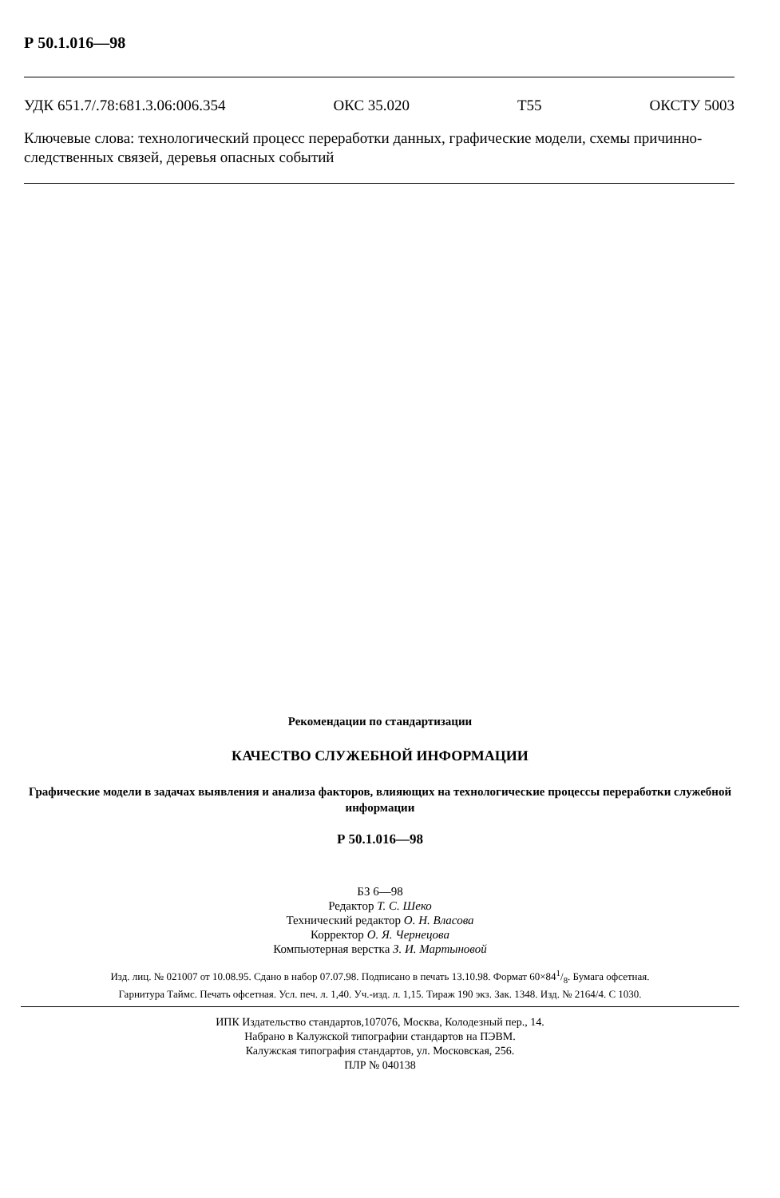Р 50.1.016—98
УДК 651.7/.78:681.3.06:006.354 ОКС 35.020 Т55 ОКСТУ 5003
Ключевые слова: технологический процесс переработки данных, графические модели, схемы причинно-следственных связей, деревья опасных событий
Рекомендации по стандартизации
КАЧЕСТВО СЛУЖЕБНОЙ ИНФОРМАЦИИ
Графические модели в задачах выявления и анализа факторов, влияющих на технологические процессы переработки служебной информации
Р 50.1.016—98
БЗ 6—98
Редактор Т. С. Шеко
Технический редактор О. Н. Власова
Корректор О. Я. Чернецова
Компьютерная верстка З. И. Мартыновой
Изд. лиц. № 021007 от 10.08.95. Сдано в набор 07.07.98. Подписано в печать 13.10.98. Формат 60×841/8. Бумага офсетная.
Гарнитура Таймс. Печать офсетная. Усл. печ. л. 1,40. Уч.-изд. л. 1,15. Тираж 190 экз. Зак. 1348. Изд. № 2164/4. С 1030.
ИПК Издательство стандартов,107076, Москва, Колодезный пер., 14.
Набрано в Калужской типографии стандартов на ПЭВМ.
Калужская типография стандартов, ул. Московская, 256.
ПЛР № 040138